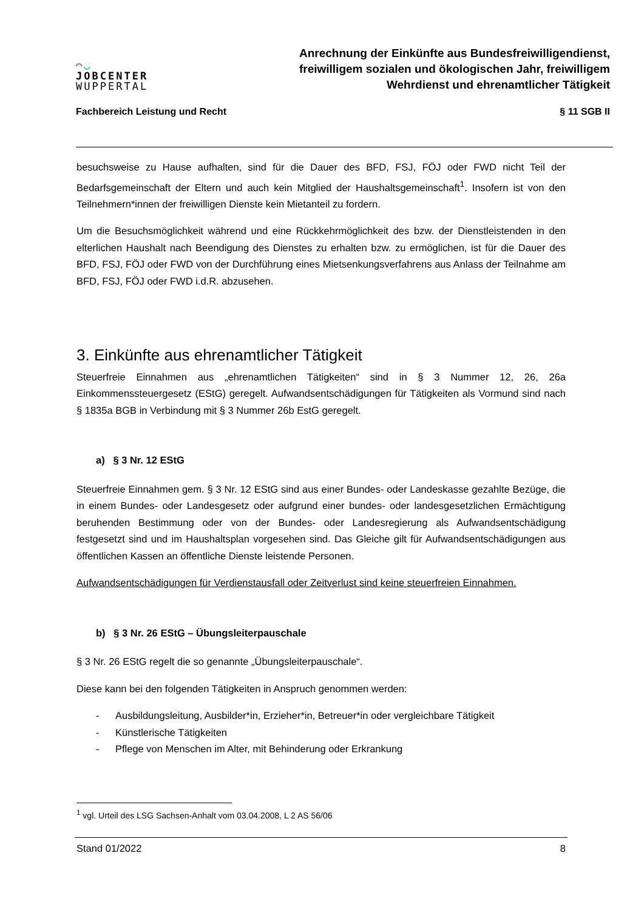◠◡
JOBCENTER
WUPPERTAL
Anrechnung der Einkünfte aus Bundesfreiwilligendienst, freiwilligem sozialen und ökologischen Jahr, freiwilligem Wehrdienst und ehrenamtlicher Tätigkeit
Fachbereich Leistung und Recht § 11 SGB II
besuchsweise zu Hause aufhalten, sind für die Dauer des BFD, FSJ, FÖJ oder FWD nicht Teil der Bedarfsgemeinschaft der Eltern und auch kein Mitglied der Haushaltsgemeinschaft<sup>1</sup>. Insofern ist von den Teilnehmern*innen der freiwilligen Dienste kein Mietanteil zu fordern.
Um die Besuchsmöglichkeit während und eine Rückkehrmöglichkeit des bzw. der Dienstleistenden in den elterlichen Haushalt nach Beendigung des Dienstes zu erhalten bzw. zu ermöglichen, ist für die Dauer des BFD, FSJ, FÖJ oder FWD von der Durchführung eines Mietsenkungsverfahrens aus Anlass der Teilnahme am BFD, FSJ, FÖJ oder FWD i.d.R. abzusehen.
3. Einkünfte aus ehrenamtlicher Tätigkeit
Steuerfreie Einnahmen aus „ehrenamtlichen Tätigkeiten“ sind in § 3 Nummer 12, 26, 26a Einkommenssteuergesetz (EStG) geregelt. Aufwandsentschädigungen für Tätigkeiten als Vormund sind nach § 1835a BGB in Verbindung mit § 3 Nummer 26b EstG geregelt.
a) § 3 Nr. 12 EStG
Steuerfreie Einnahmen gem. § 3 Nr. 12 EStG sind aus einer Bundes- oder Landeskasse gezahlte Bezüge, die in einem Bundes- oder Landesgesetz oder aufgrund einer bundes- oder landesgesetzlichen Ermächtigung beruhenden Bestimmung oder von der Bundes- oder Landesregierung als Aufwandsentschädigung festgesetzt sind und im Haushaltsplan vorgesehen sind. Das Gleiche gilt für Aufwandsentschädigungen aus öffentlichen Kassen an öffentliche Dienste leistende Personen.
Aufwandsentschädigungen für Verdienstausfall oder Zeitverlust sind keine steuerfreien Einnahmen.
b) § 3 Nr. 26 EStG – Übungsleiterpauschale
§ 3 Nr. 26 EStG regelt die so genannte „Übungsleiterpauschale“.
Diese kann bei den folgenden Tätigkeiten in Anspruch genommen werden:
- Ausbildungsleitung, Ausbilder*in, Erzieher*in, Betreuer*in oder vergleichbare Tätigkeit
- Künstlerische Tätigkeiten
- Pflege von Menschen im Alter, mit Behinderung oder Erkrankung
<sup>1</sup> vgl. Urteil des LSG Sachsen-Anhalt vom 03.04.2008, L 2 AS 56/06
Stand 01/2022 8